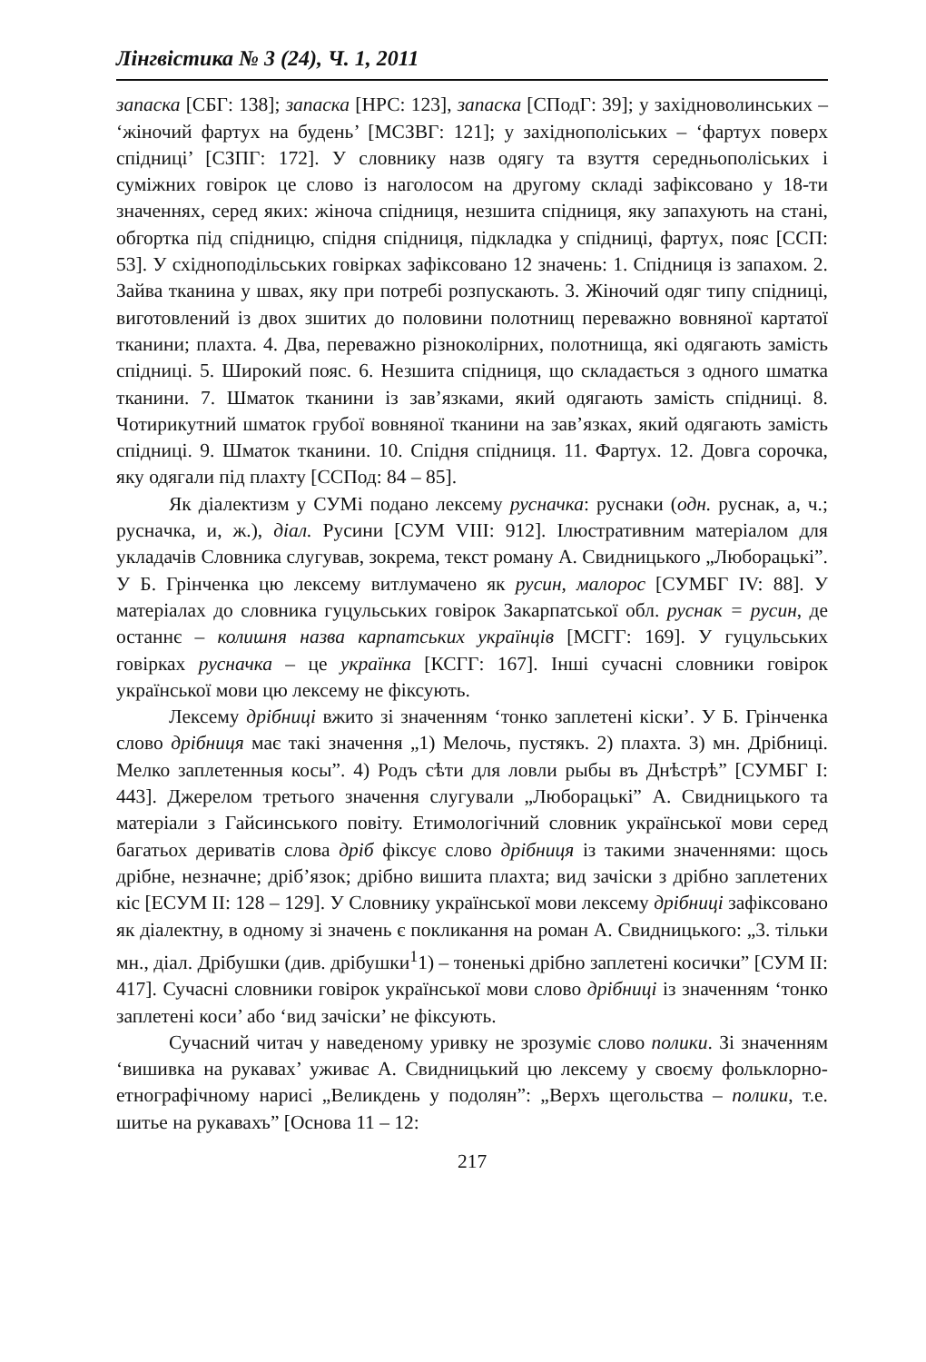Лінгвістика № 3 (24), Ч. 1, 2011
запаска [СБГ: 138]; запаска [НРС: 123], запаска [СПодГ: 39]; у західноволинських – ‘жіночий фартух на будень’ [МСЗВГ: 121]; у західнополіських – ‘фартух поверх спідниці’ [СЗПГ: 172]. У словнику назв одягу та взуття середньополіських і суміжних говірок це слово із наголосом на другому складі зафіксовано у 18-ти значеннях, серед яких: жіноча спідниця, незшита спідниця, яку запахують на стані, обгортка під спідницю, спідня спідниця, підкладка у спідниці, фартух, пояс [ССП: 53]. У східноподільських говірках зафіксовано 12 значень: 1. Спідниця із запахом. 2. Зайва тканина у швах, яку при потребі розпускають. 3. Жіночий одяг типу спідниці, виготовлений із двох зшитих до половини полотнищ переважно вовняної картатої тканини; плахта. 4. Два, переважно різноколірних, полотнища, які одягають замість спідниці. 5. Широкий пояс. 6. Незшита спідниця, що складається з одного шматка тканини. 7. Шматок тканини із зав’язками, який одягають замість спідниці. 8. Чотирикутний шматок грубої вовняної тканини на зав’язках, який одягають замість спідниці. 9. Шматок тканини. 10. Спідня спідниця. 11. Фартух. 12. Довга сорочка, яку одягали під плахту [ССПод: 84 – 85].
Як діалектизм у СУМі подано лексему руснач ка: руснаки (одн. руснак, а, ч.; руснaчка, и, ж.), діал. Русини [СУМ VIII: 912]. Ілюстративним матеріалом для укладачів Словника слугував, зокрема, текст роману А. Свидницького „Люборацькі”. У Б. Грінченка цю лексему витлумачено як русин, малорос [СУМБГ IV: 88]. У матеріалах до словника гуцульських говірок Закарпатської обл. руснак = русин, де останнє – колишня назва карпатських українців [МСГГ: 169]. У гуцульських говірках русначка – це українка [КСГГ: 167]. Інші сучасні словники говірок української мови цю лексему не фіксують.
Лексему дрібниці вжито зі значенням ‘тонко заплетені кіски’. У Б. Грінченка слово дрібниця має такі значення „1) Мелочь, пустякъ. 2) плахта. 3) мн. Дрібниці. Мелко заплетенныя косы”. 4) Родъ сѣти для ловли рыбы въ Днѣстрѣ” [СУМБГ I: 443]. Джерелом третього значення слугували „Люборацькі” А. Свидницького та матеріали з Гайсинського повіту. Етимологічний словник української мови серед багатьох дериватів слова дріб фіксує слово дрібниця із такими значеннями: щось дрібне, незначне; дріб’язок; дрібно вишита плахта; вид зачіски з дрібно заплетених кіс [ЕСУМ II: 128 – 129]. У Словнику української мови лексему дрібниці зафіксовано як діалектну, в одному зі значень є покликання на роман А. Свидницького: „3. тільки мн., діал. Дрібушки (див. дрібушки<sup>1</sup>1) – тоненькі дрібно заплетені косички” [СУМ II: 417]. Сучасні словники говірок української мови слово дрібниці із значенням ‘тонко заплетені коси’ або ‘вид зачіски’ не фіксують.
Сучасний читач у наведеному уривку не зрозуміє слово полики. Зі значенням ‘вишивка на рукавах’ уживає А. Свидницький цю лексему у своєму фольклорно-етнографічному нарисі „Великдень у подолян”: „Верхъ щегольства – полики, т.е. шитье на рукавахъ” [Основа 11 – 12:
217